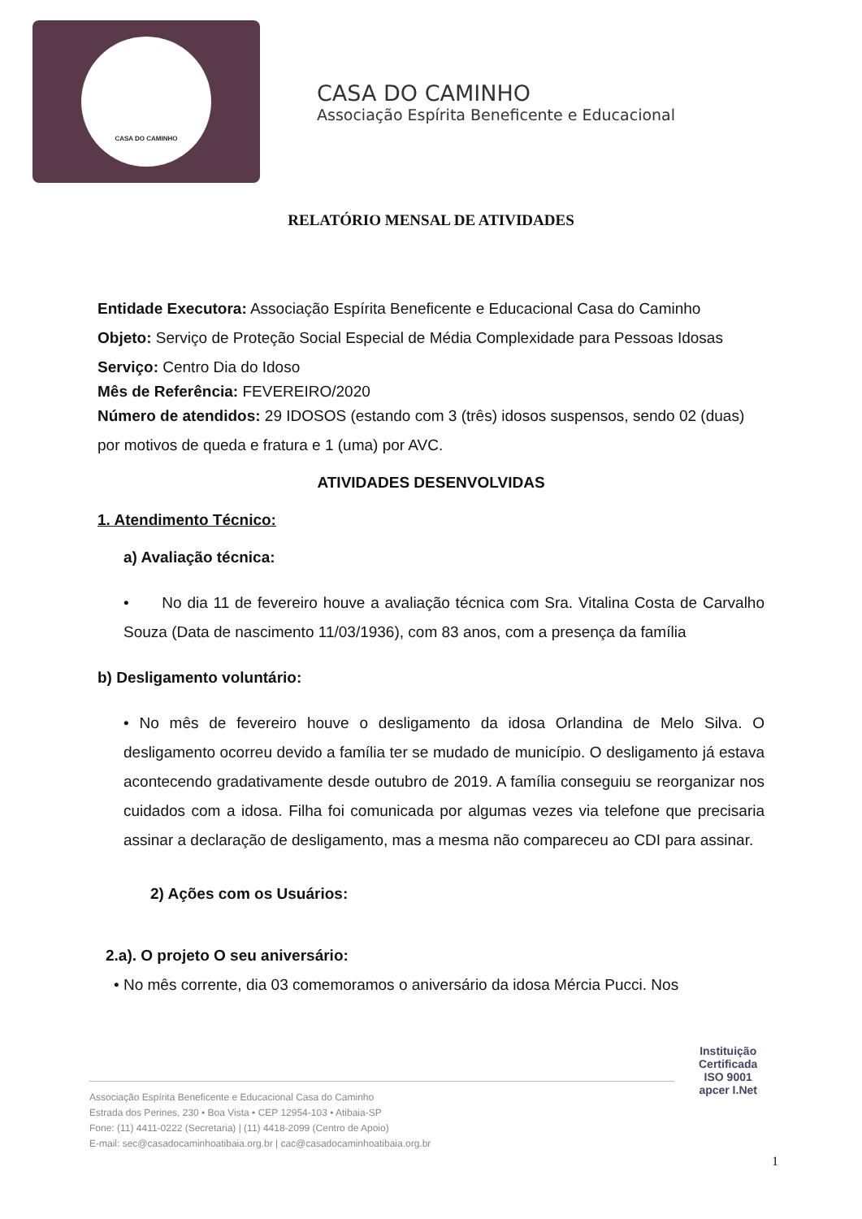CASA DO CAMINHO
CASA DO CAMINHO
Associação Espírita Beneficente e Educacional
RELATÓRIO MENSAL DE ATIVIDADES
Entidade Executora: Associação Espírita Beneficente e Educacional Casa do Caminho
Objeto: Serviço de Proteção Social Especial de Média Complexidade para Pessoas Idosas
Serviço: Centro Dia do Idoso
Mês de Referência: FEVEREIRO/2020
Número de atendidos: 29 IDOSOS (estando com 3 (três) idosos suspensos, sendo 02 (duas) por motivos de queda e fratura e 1 (uma) por AVC.
ATIVIDADES DESENVOLVIDAS
1. Atendimento Técnico:
a) Avaliação técnica:
• No dia 11 de fevereiro houve a avaliação técnica com Sra. Vitalina Costa de Carvalho Souza (Data de nascimento 11/03/1936), com 83 anos, com a presença da família
b) Desligamento voluntário:
• No mês de fevereiro houve o desligamento da idosa Orlandina de Melo Silva. O desligamento ocorreu devido a família ter se mudado de município. O desligamento já estava acontecendo gradativamente desde outubro de 2019. A família conseguiu se reorganizar nos cuidados com a idosa. Filha foi comunicada por algumas vezes via telefone que precisaria assinar a declaração de desligamento, mas a mesma não compareceu ao CDI para assinar.
2) Ações com os Usuários:
2.a). O projeto O seu aniversário:
• No mês corrente, dia 03 comemoramos o aniversário da idosa Mércia Pucci. Nos
Associação Espírita Beneficente e Educacional Casa do Caminho
Estrada dos Perines, 230 • Boa Vista • CEP 12954-103 • Atibaia-SP
Fone: (11) 4411-0222 (Secretaria) | (11) 4418-2099 (Centro de Apoio)
E-mail: sec@casadocaminhoatibaia.org.br | cac@casadocaminhoatibaia.org.br
Instituição
Certificada
ISO 9001
apcer I.Net
1